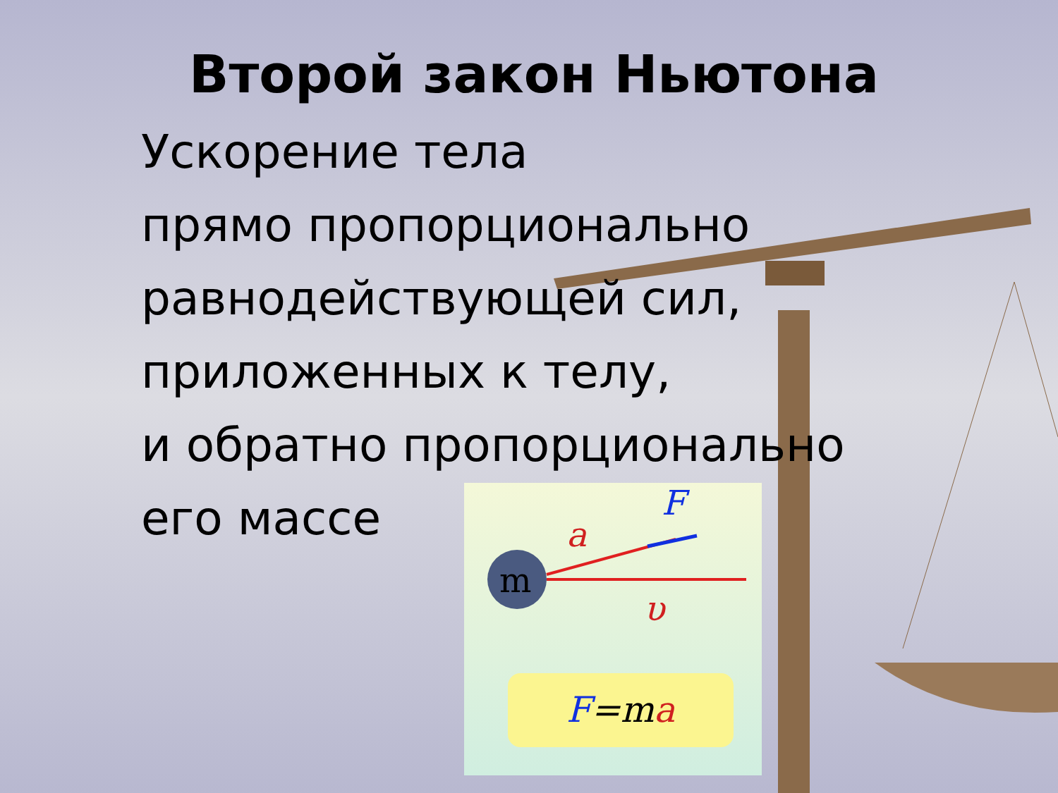Второй закон Ньютона
Ускорение тела
прямо пропорционально
равнодействующей сил,
приложенных к телу,
и обратно пропорционально
его массе
m
a
F
υ
F=ma